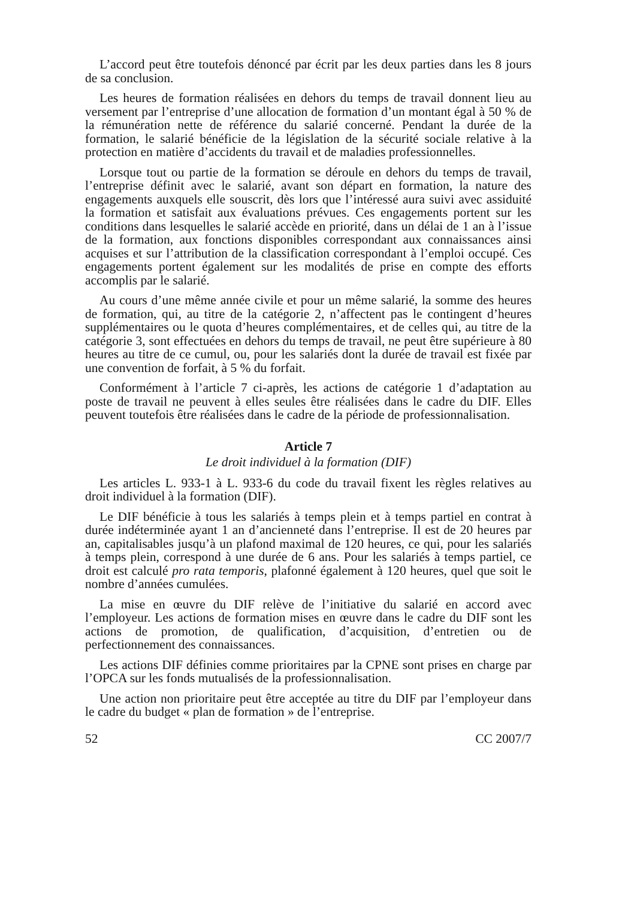L’accord peut être toutefois dénoncé par écrit par les deux parties dans les 8 jours de sa conclusion.
Les heures de formation réalisées en dehors du temps de travail donnent lieu au versement par l’entreprise d’une allocation de formation d’un montant égal à 50 % de la rémunération nette de référence du salarié concerné. Pendant la durée de la formation, le salarié bénéficie de la législation de la sécurité sociale relative à la protection en matière d’accidents du travail et de maladies professionnelles.
Lorsque tout ou partie de la formation se déroule en dehors du temps de travail, l’entreprise définit avec le salarié, avant son départ en formation, la nature des engagements auxquels elle souscrit, dès lors que l’intéressé aura suivi avec assiduité la formation et satisfait aux évaluations prévues. Ces engagements portent sur les conditions dans lesquelles le salarié accède en priorité, dans un délai de 1 an à l’issue de la formation, aux fonctions disponibles correspondant aux connaissances ainsi acquises et sur l’attribution de la classification correspondant à l’emploi occupé. Ces engagements portent également sur les modalités de prise en compte des efforts accomplis par le salarié.
Au cours d’une même année civile et pour un même salarié, la somme des heures de formation, qui, au titre de la catégorie 2, n’affectent pas le contingent d’heures supplémentaires ou le quota d’heures complémentaires, et de celles qui, au titre de la catégorie 3, sont effectuées en dehors du temps de travail, ne peut être supérieure à 80 heures au titre de ce cumul, ou, pour les salariés dont la durée de travail est fixée par une convention de forfait, à 5 % du forfait.
Conformément à l’article 7 ci-après, les actions de catégorie 1 d’adaptation au poste de travail ne peuvent à elles seules être réalisées dans le cadre du DIF. Elles peuvent toutefois être réalisées dans le cadre de la période de professionnalisation.
Article 7
Le droit individuel à la formation (DIF)
Les articles L. 933-1 à L. 933-6 du code du travail fixent les règles relatives au droit individuel à la formation (DIF).
Le DIF bénéficie à tous les salariés à temps plein et à temps partiel en contrat à durée indéterminée ayant 1 an d’ancienneté dans l’entreprise. Il est de 20 heures par an, capitalisables jusqu’à un plafond maximal de 120 heures, ce qui, pour les salariés à temps plein, correspond à une durée de 6 ans. Pour les salariés à temps partiel, ce droit est calculé pro rata temporis, plafonné également à 120 heures, quel que soit le nombre d’années cumulées.
La mise en œuvre du DIF relève de l’initiative du salarié en accord avec l’employeur. Les actions de formation mises en œuvre dans le cadre du DIF sont les actions de promotion, de qualification, d’acquisition, d’entretien ou de perfectionnement des connaissances.
Les actions DIF définies comme prioritaires par la CPNE sont prises en charge par l’OPCA sur les fonds mutualisés de la professionnalisation.
Une action non prioritaire peut être acceptée au titre du DIF par l’employeur dans le cadre du budget « plan de formation » de l’entreprise.
52 CC 2007/7